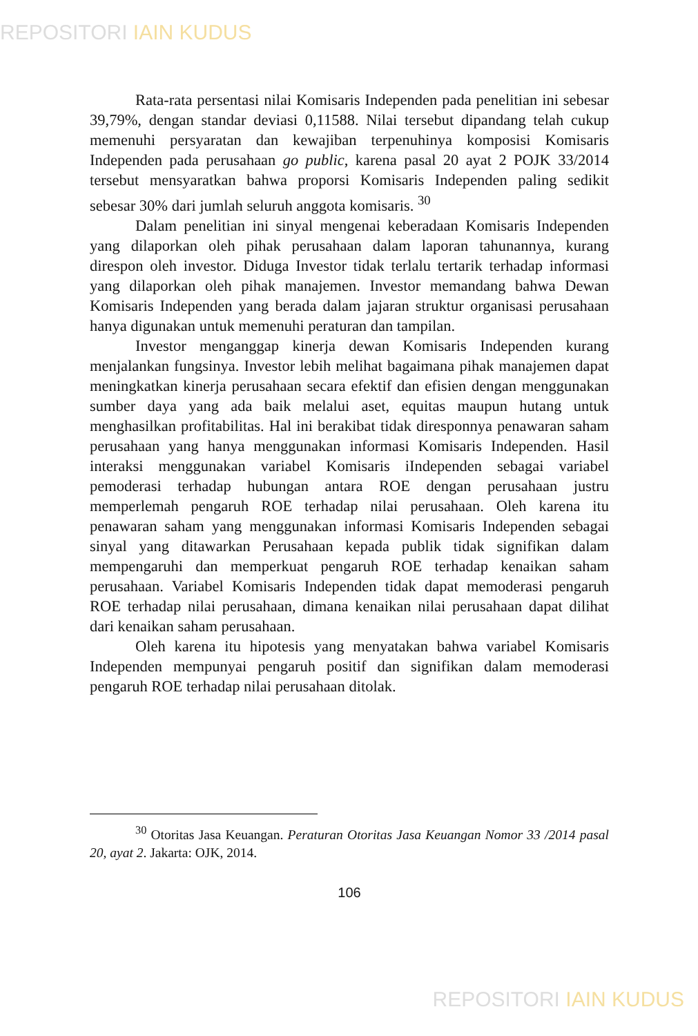REPOSITORI IAIN KUDUS
Rata-rata persentasi nilai Komisaris Independen pada penelitian ini sebesar 39,79%, dengan standar deviasi 0,11588. Nilai tersebut dipandang telah cukup memenuhi persyaratan dan kewajiban terpenuhinya komposisi Komisaris Independen pada perusahaan go public, karena pasal 20 ayat 2 POJK 33/2014 tersebut mensyaratkan bahwa proporsi Komisaris Independen paling sedikit sebesar 30% dari jumlah seluruh anggota komisaris. <sup>30</sup>
Dalam penelitian ini sinyal mengenai keberadaan Komisaris Independen yang dilaporkan oleh pihak perusahaan dalam laporan tahunannya, kurang direspon oleh investor. Diduga Investor tidak terlalu tertarik terhadap informasi yang dilaporkan oleh pihak manajemen. Investor memandang bahwa Dewan Komisaris Independen yang berada dalam jajaran struktur organisasi perusahaan hanya digunakan untuk memenuhi peraturan dan tampilan.
Investor menganggap kinerja dewan Komisaris Independen kurang menjalankan fungsinya. Investor lebih melihat bagaimana pihak manajemen dapat meningkatkan kinerja perusahaan secara efektif dan efisien dengan menggunakan sumber daya yang ada baik melalui aset, equitas maupun hutang untuk menghasilkan profitabilitas. Hal ini berakibat tidak diresponnya penawaran saham perusahaan yang hanya menggunakan informasi Komisaris Independen. Hasil interaksi menggunakan variabel Komisaris iIndependen sebagai variabel pemoderasi terhadap hubungan antara ROE dengan perusahaan justru memperlemah pengaruh ROE terhadap nilai perusahaan. Oleh karena itu penawaran saham yang menggunakan informasi Komisaris Independen sebagai sinyal yang ditawarkan Perusahaan kepada publik tidak signifikan dalam mempengaruhi dan memperkuat pengaruh ROE terhadap kenaikan saham perusahaan. Variabel Komisaris Independen tidak dapat memoderasi pengaruh ROE terhadap nilai perusahaan, dimana kenaikan nilai perusahaan dapat dilihat dari kenaikan saham perusahaan.
Oleh karena itu hipotesis yang menyatakan bahwa variabel Komisaris Independen mempunyai pengaruh positif dan signifikan dalam memoderasi pengaruh ROE terhadap nilai perusahaan ditolak.
<sup>30</sup> Otoritas Jasa Keuangan. Peraturan Otoritas Jasa Keuangan Nomor 33 /2014 pasal 20, ayat 2. Jakarta: OJK, 2014.
106
REPOSITORI IAIN KUDUS